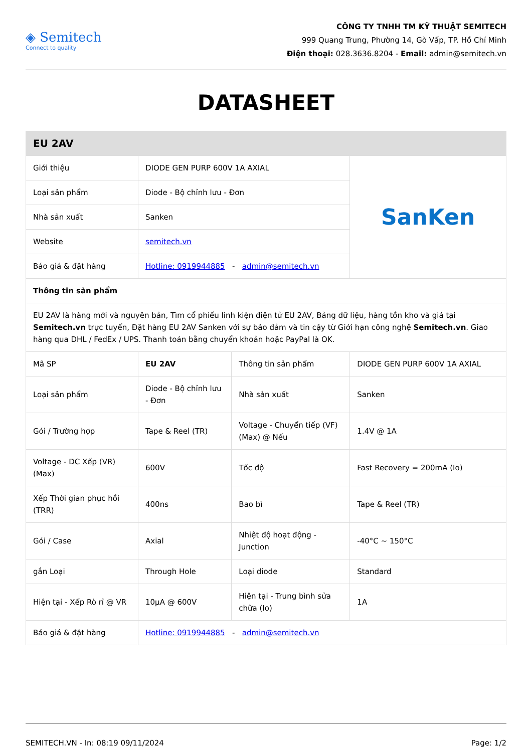◈ Semitech
Connect to quality
CÔNG TY TNHH TM KỸ THUẬT SEMITECH
999 Quang Trung, Phường 14, Gò Vấp, TP. Hồ Chí Minh
Điện thoại: 028.3636.8204 - Email: admin@semitech.vn
DATASHEET
| EU 2AV | | | |
| Giới thiệu | DIODE GEN PURP 600V 1A AXIAL | | SanKen |
| Loại sản phẩm | Diode - Bộ chỉnh lưu - Đơn | | |
| Nhà sản xuất | Sanken | | |
| Website | semitech.vn | | |
| Báo giá & đặt hàng | Hotline: 0919944885 - admin@semitech.vn | | |
| Thông tin sản phẩm | | | |
| EU 2AV là hàng mới và nguyên bản, Tìm cổ phiếu linh kiện điện tử EU 2AV, Bảng dữ liệu, hàng tồn kho và giá tại Semitech.vn trực tuyến, Đặt hàng EU 2AV Sanken với sự bảo đảm và tin cậy từ Giới hạn công nghệ Semitech.vn . Giao hàng qua DHL / FedEx / UPS. Thanh toán bằng chuyển khoản hoặc PayPal là OK. | | | |
| Mã SP | EU 2AV | Thông tin sản phẩm | DIODE GEN PURP 600V 1A AXIAL |
| Loại sản phẩm | Diode - Bộ chỉnh lưu - Đơn | Nhà sản xuất | Sanken |
| Gói / Trường hợp | Tape & Reel (TR) | Voltage - Chuyển tiếp (VF) (Max) @ Nếu | 1.4V @ 1A |
| Voltage - DC Xếp (VR) (Max) | 600V | Tốc độ | Fast Recovery = 200mA (Io) |
| Xếp Thời gian phục hồi (TRR) | 400ns | Bao bì | Tape & Reel (TR) |
| Gói / Case | Axial | Nhiệt độ hoạt động - Junction | -40°C ~ 150°C |
| gắn Loại | Through Hole | Loại diode | Standard |
| Hiện tại - Xếp Rò rỉ @ VR | 10µA @ 600V | Hiện tại - Trung bình sửa chữa (Io) | 1A |
| Báo giá & đặt hàng | Hotline: 0919944885 - admin@semitech.vn | | |
SEMITECH.VN - In: 08:19 09/11/2024 Page: 1/2